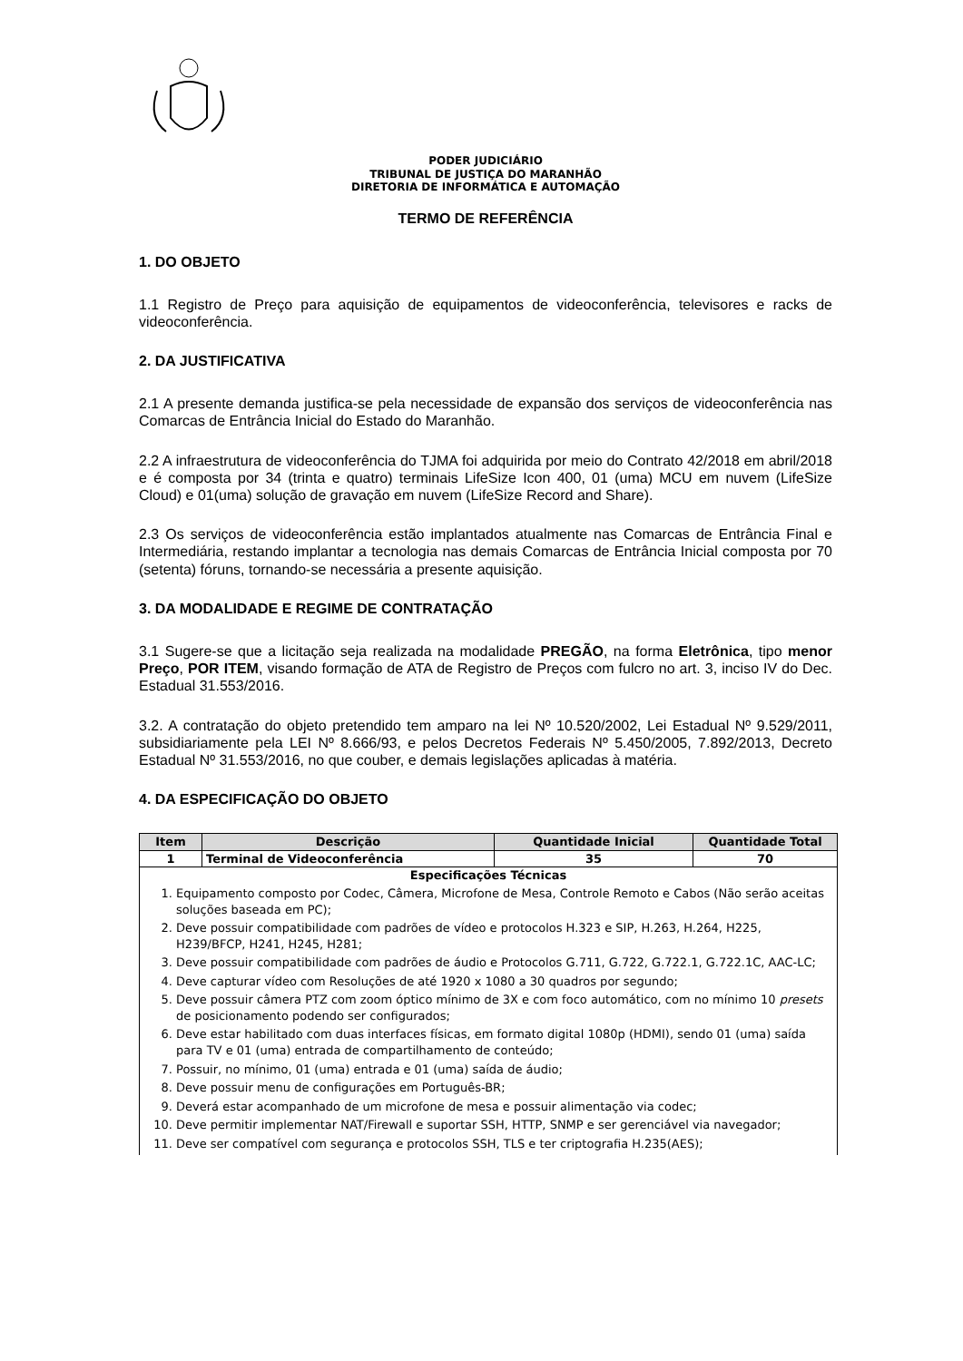PODER JUDICIÁRIO
TRIBUNAL DE JUSTIÇA DO MARANHÃO
DIRETORIA DE INFORMÁTICA E AUTOMAÇÃO
TERMO DE REFERÊNCIA
1. DO OBJETO
1.1 Registro de Preço para aquisição de equipamentos de videoconferência, televisores e racks de videoconferência.
2. DA JUSTIFICATIVA
2.1 A presente demanda justifica-se pela necessidade de expansão dos serviços de videoconferência nas Comarcas de Entrância Inicial do Estado do Maranhão.
2.2 A infraestrutura de videoconferência do TJMA foi adquirida por meio do Contrato 42/2018 em abril/2018 e é composta por 34 (trinta e quatro) terminais LifeSize Icon 400, 01 (uma) MCU em nuvem (LifeSize Cloud) e 01(uma) solução de gravação em nuvem (LifeSize Record and Share).
2.3 Os serviços de videoconferência estão implantados atualmente nas Comarcas de Entrância Final e Intermediária, restando implantar a tecnologia nas demais Comarcas de Entrância Inicial composta por 70 (setenta) fóruns, tornando-se necessária a presente aquisição.
3. DA MODALIDADE E REGIME DE CONTRATAÇÃO
3.1 Sugere-se que a licitação seja realizada na modalidade PREGÃO, na forma Eletrônica, tipo menor Preço, POR ITEM, visando formação de ATA de Registro de Preços com fulcro no art. 3, inciso IV do Dec. Estadual 31.553/2016.
3.2. A contratação do objeto pretendido tem amparo na lei Nº 10.520/2002, Lei Estadual Nº 9.529/2011, subsidiariamente pela LEI Nº 8.666/93, e pelos Decretos Federais Nº 5.450/2005, 7.892/2013, Decreto Estadual Nº 31.553/2016, no que couber, e demais legislações aplicadas à matéria.
4. DA ESPECIFICAÇÃO DO OBJETO
| Item | Descrição | Quantidade Inicial | Quantidade Total |
| --- | --- | --- | --- |
| 1 | Terminal de Videoconferência | 35 | 70 |
| Especificações Técnicas 1. Equipamento composto por Codec, Câmera, Microfone de Mesa, Controle Remoto e Cabos (Não serão aceitas soluções baseada em PC); 2. Deve possuir compatibilidade com padrões de vídeo e protocolos H.323 e SIP, H.263, H.264, H225, H239/BFCP, H241, H245, H281; 3. Deve possuir compatibilidade com padrões de áudio e Protocolos G.711, G.722, G.722.1, G.722.1C, AAC-LC; 4. Deve capturar vídeo com Resoluções de até 1920 x 1080 a 30 quadros por segundo; 5. Deve possuir câmera PTZ com zoom óptico mínimo de 3X e com foco automático, com no mínimo 10 presets de posicionamento podendo ser configurados; 6. Deve estar habilitado com duas interfaces físicas, em formato digital 1080p (HDMI), sendo 01 (uma) saída para TV e 01 (uma) entrada de compartilhamento de conteúdo; 7. Possuir, no mínimo, 01 (uma) entrada e 01 (uma) saída de áudio; 8. Deve possuir menu de configurações em Português-BR; 9. Deverá estar acompanhado de um microfone de mesa e possuir alimentação via codec; 10. Deve permitir implementar NAT/Firewall e suportar SSH, HTTP, SNMP e ser gerenciável via navegador; 11. Deve ser compatível com segurança e protocolos SSH, TLS e ter criptografia H.235(AES); | | | |